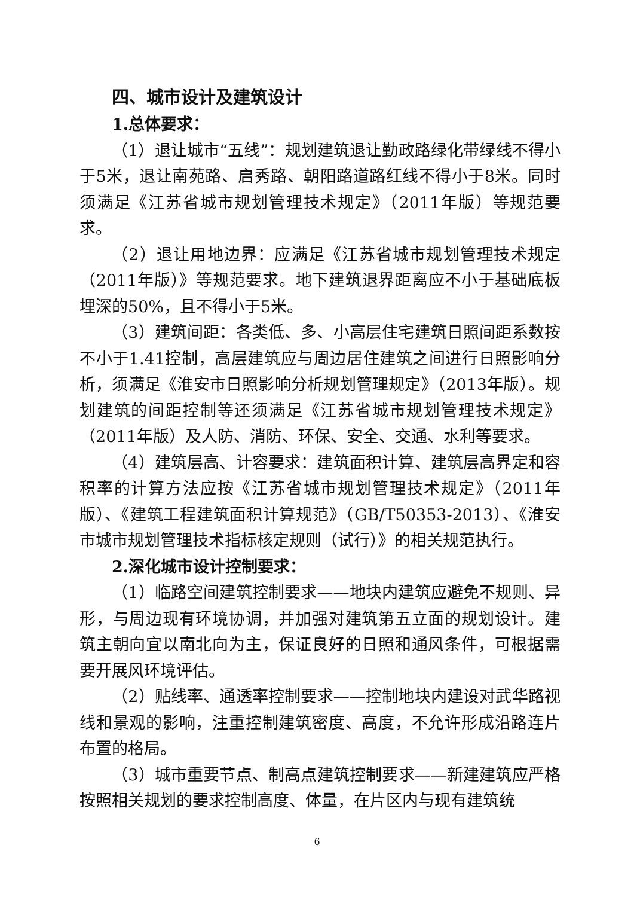四、城市设计及建筑设计
1.总体要求：
（1）退让城市“五线”：规划建筑退让勤政路绿化带绿线不得小于5米，退让南苑路、启秀路、朝阳路道路红线不得小于8米。同时须满足《江苏省城市规划管理技术规定》（2011年版）等规范要求。
（2）退让用地边界：应满足《江苏省城市规划管理技术规定（2011年版）》等规范要求。地下建筑退界距离应不小于基础底板埋深的50%，且不得小于5米。
（3）建筑间距：各类低、多、小高层住宅建筑日照间距系数按不小于1.41控制，高层建筑应与周边居住建筑之间进行日照影响分析，须满足《淮安市日照影响分析规划管理规定》（2013年版）。规划建筑的间距控制等还须满足《江苏省城市规划管理技术规定》（2011年版）及人防、消防、环保、安全、交通、水利等要求。
（4）建筑层高、计容要求：建筑面积计算、建筑层高界定和容积率的计算方法应按《江苏省城市规划管理技术规定》（2011年版）、《建筑工程建筑面积计算规范》（GB/T50353-2013）、《淮安市城市规划管理技术指标核定规则（试行）》的相关规范执行。
2.深化城市设计控制要求：
（1）临路空间建筑控制要求——地块内建筑应避免不规则、异形，与周边现有环境协调，并加强对建筑第五立面的规划设计。建筑主朝向宜以南北向为主，保证良好的日照和通风条件，可根据需要开展风环境评估。
（2）贴线率、通透率控制要求——控制地块内建设对武华路视线和景观的影响，注重控制建筑密度、高度，不允许形成沿路连片布置的格局。
（3）城市重要节点、制高点建筑控制要求——新建建筑应严格按照相关规划的要求控制高度、体量，在片区内与现有建筑统
6